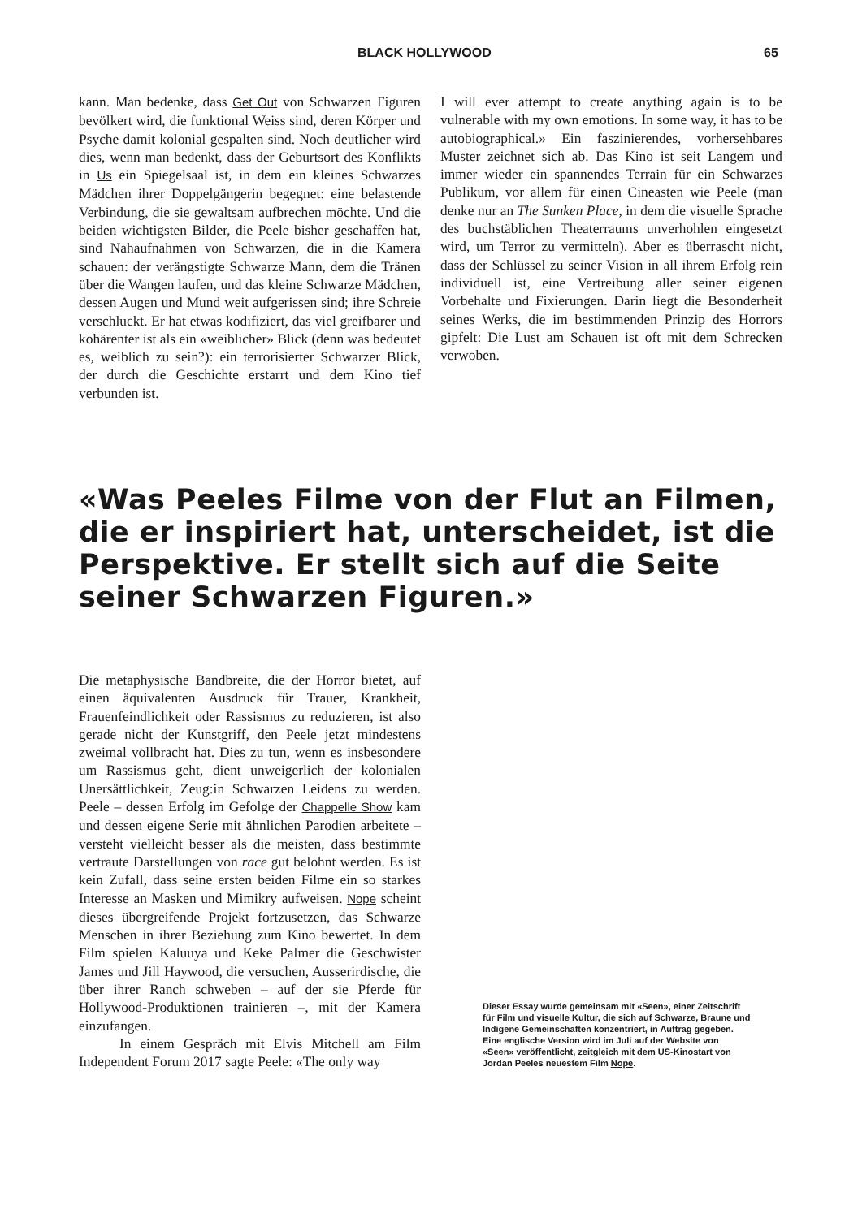BLACK HOLLYWOOD 65
kann. Man bedenke, dass Get Out von Schwarzen Figuren bevölkert wird, die funktional Weiss sind, deren Körper und Psyche damit kolonial gespalten sind. Noch deutlicher wird dies, wenn man bedenkt, dass der Geburtsort des Konflikts in Us ein Spiegelsaal ist, in dem ein kleines Schwarzes Mädchen ihrer Doppelgängerin begegnet: eine belastende Verbindung, die sie gewaltsam aufbrechen möchte. Und die beiden wichtigsten Bilder, die Peele bisher geschaffen hat, sind Nahaufnahmen von Schwarzen, die in die Kamera schauen: der verängstigte Schwarze Mann, dem die Tränen über die Wangen laufen, und das kleine Schwarze Mädchen, dessen Augen und Mund weit aufgerissen sind; ihre Schreie verschluckt. Er hat etwas kodifiziert, das viel greifbarer und kohärenter ist als ein «weiblicher» Blick (denn was bedeutet es, weiblich zu sein?): ein terrorisierter Schwarzer Blick, der durch die Geschichte erstarrt und dem Kino tief verbunden ist.
I will ever attempt to create anything again is to be vulnerable with my own emotions. In some way, it has to be autobiographical.» Ein faszinierendes, vorhersehbares Muster zeichnet sich ab. Das Kino ist seit Langem und immer wieder ein spannendes Terrain für ein Schwarzes Publikum, vor allem für einen Cineasten wie Peele (man denke nur an The Sunken Place, in dem die visuelle Sprache des buchstäblichen Theaterraums unverhohlen eingesetzt wird, um Terror zu vermitteln). Aber es überrascht nicht, dass der Schlüssel zu seiner Vision in all ihrem Erfolg rein individuell ist, eine Vertreibung aller seiner eigenen Vorbehalte und Fixierungen. Darin liegt die Besonderheit seines Werks, die im bestimmenden Prinzip des Horrors gipfelt: Die Lust am Schauen ist oft mit dem Schrecken verwoben.
«Was Peeles Filme von der Flut an Filmen, die er inspiriert hat, unterscheidet, ist die Perspektive. Er stellt sich auf die Seite seiner Schwarzen Figuren.»
Die metaphysische Bandbreite, die der Horror bietet, auf einen äquivalenten Ausdruck für Trauer, Krankheit, Frauenfeindlichkeit oder Rassismus zu reduzieren, ist also gerade nicht der Kunstgriff, den Peele jetzt mindestens zweimal vollbracht hat. Dies zu tun, wenn es insbesondere um Rassismus geht, dient unweigerlich der kolonialen Unersättlichkeit, Zeug:in Schwarzen Leidens zu werden. Peele – dessen Erfolg im Gefolge der Chappelle Show kam und dessen eigene Serie mit ähnlichen Parodien arbeitete – versteht vielleicht besser als die meisten, dass bestimmte vertraute Darstellungen von race gut belohnt werden. Es ist kein Zufall, dass seine ersten beiden Filme ein so starkes Interesse an Masken und Mimikry aufweisen. Nope scheint dieses übergreifende Projekt fortzusetzen, das Schwarze Menschen in ihrer Beziehung zum Kino bewertet. In dem Film spielen Kaluuya und Keke Palmer die Geschwister James und Jill Haywood, die versuchen, Ausserirdische, die über ihrer Ranch schweben – auf der sie Pferde für Hollywood-Produktionen trainieren –, mit der Kamera einzufangen.
In einem Gespräch mit Elvis Mitchell am Film Independent Forum 2017 sagte Peele: «The only way
Dieser Essay wurde gemeinsam mit «Seen», einer Zeitschrift für Film und visuelle Kultur, die sich auf Schwarze, Braune und Indigene Gemeinschaften konzentriert, in Auftrag gegeben. Eine englische Version wird im Juli auf der Website von «Seen» veröffentlicht, zeitgleich mit dem US-Kinostart von Jordan Peeles neuestem Film Nope.